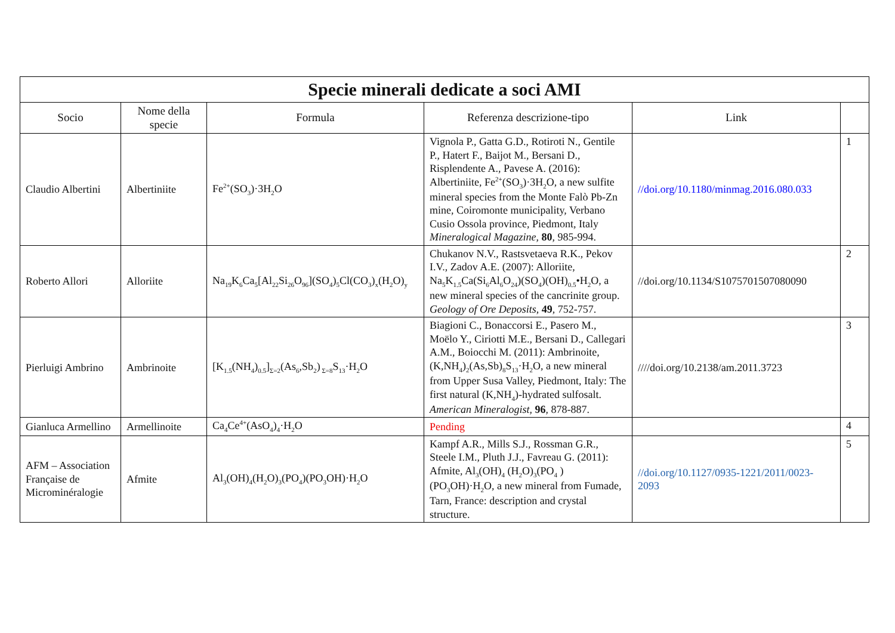| Specie minerali dedicate a soci AMI | | | | | |
| Socio | Nome della specie | Formula | Referenza descrizione-tipo | Link | |
| Claudio Albertini | Albertiniite | Fe<sup>2+</sup>(SO<sub>3</sub>)·3H<sub>2</sub>O | Vignola P., Gatta G.D., Rotiroti N., Gentile P., Hatert F., Baijot M., Bersani D., Risplendente A., Pavese A. (2016): Albertiniite, Fe<sup>2+</sup>(SO<sub>3</sub>)·3H<sub>2</sub>O, a new sulfite mineral species from the Monte Falò Pb-Zn mine, Coiromonte municipality, Verbano Cusio Ossola province, Piedmont, Italy Mineralogical Magazine , 80 , 985-994. | //doi.org/10.1180/minmag.2016.080.033 | 1 |
| Roberto Allori | Alloriite | Na<sub>19</sub>K<sub>6</sub>Ca<sub>5</sub>[Al<sub>22</sub>Si<sub>26</sub>O<sub>96</sub>](SO<sub>4</sub>)<sub>5</sub>Cl(CO<sub>3</sub>)<sub>x</sub>(H<sub>2</sub>O)<sub>y</sub> | Chukanov N.V., Rastsvetaeva R.K., Pekov I.V., Zadov A.E. (2007): Alloriite, Na<sub>5</sub>K<sub>1.5</sub>Ca(Si<sub>6</sub>Al<sub>6</sub>O<sub>24</sub>)(SO<sub>4</sub>)(OH)<sub>0.5</sub>•H<sub>2</sub>O, a new mineral species of the cancrinite group. Geology of Ore Deposits , 49 , 752-757. | //doi.org/10.1134/S1075701507080090 | 2 |
| Pierluigi Ambrino | Ambrinoite | [K<sub>1.5</sub>(NH<sub>4</sub>)<sub>0.5</sub>]<sub>Σ=2</sub>(As<sub>6</sub>,Sb<sub>2</sub>)<sub>Σ=8</sub>S<sub>13</sub>·H<sub>2</sub>O | Biagioni C., Bonaccorsi E., Pasero M., Moëlo Y., Ciriotti M.E., Bersani D., Callegari A.M., Boiocchi M. (2011): Ambrinoite, (K,NH<sub>4</sub>)<sub>2</sub>(As,Sb)<sub>8</sub>S<sub>13</sub>·H<sub>2</sub>O, a new mineral from Upper Susa Valley, Piedmont, Italy: The first natural (K,NH<sub>4</sub>)-hydrated sulfosalt. American Mineralogist , 96 , 878-887. | ////doi.org/10.2138/am.2011.3723 | 3 |
| Gianluca Armellino | Armellinoite | Ca<sub>4</sub>Ce<sup>4+</sup>(AsO<sub>4</sub>)<sub>4</sub>·H<sub>2</sub>O | Pending | | 4 |
| AFM – Association Française de Microminéralogie | Afmite | Al<sub>3</sub>(OH)<sub>4</sub>(H<sub>2</sub>O)<sub>3</sub>(PO<sub>4</sub>)(PO<sub>3</sub>OH)·H<sub>2</sub>O | Kampf A.R., Mills S.J., Rossman G.R., Steele I.M., Pluth J.J., Favreau G. (2011): Afmite, Al<sub>3</sub>(OH)<sub>4</sub> (H<sub>2</sub>O)<sub>3</sub>(PO<sub>4</sub> )(PO<sub>3</sub>OH)·H<sub>2</sub>O, a new mineral from Fumade, Tarn, France: description and crystal structure. | //doi.org/10.1127/0935-1221/2011/0023-2093 | 5 |